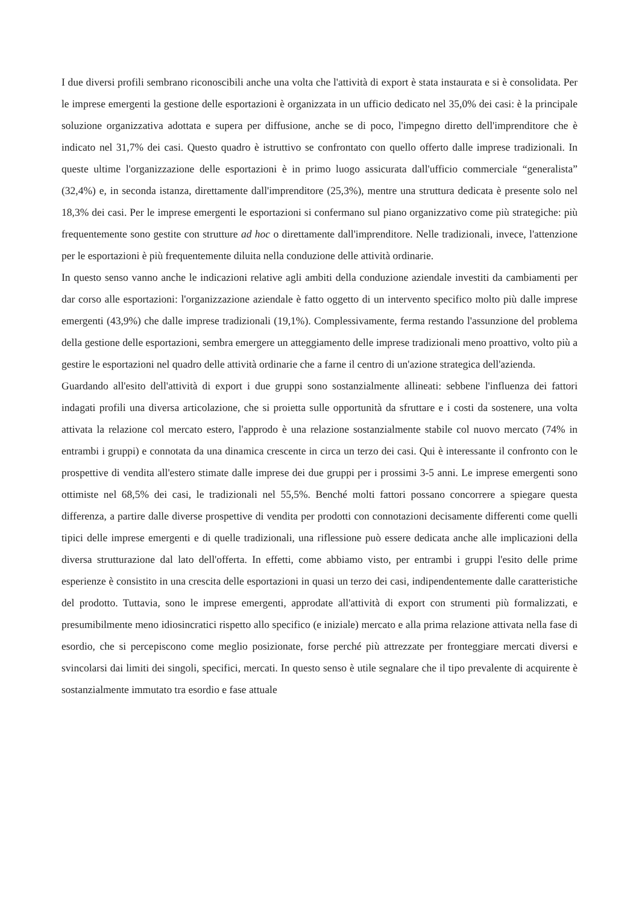I due diversi profili sembrano riconoscibili anche una volta che l'attività di export è stata instaurata e si è consolidata. Per le imprese emergenti la gestione delle esportazioni è organizzata in un ufficio dedicato nel 35,0% dei casi: è la principale soluzione organizzativa adottata e supera per diffusione, anche se di poco, l'impegno diretto dell'imprenditore che è indicato nel 31,7% dei casi. Questo quadro è istruttivo se confrontato con quello offerto dalle imprese tradizionali. In queste ultime l'organizzazione delle esportazioni è in primo luogo assicurata dall'ufficio commerciale “generalista” (32,4%) e, in seconda istanza, direttamente dall'imprenditore (25,3%), mentre una struttura dedicata è presente solo nel 18,3% dei casi. Per le imprese emergenti le esportazioni si confermano sul piano organizzativo come più strategiche: più frequentemente sono gestite con strutture ad hoc o direttamente dall'imprenditore. Nelle tradizionali, invece, l'attenzione per le esportazioni è più frequentemente diluita nella conduzione delle attività ordinarie.
In questo senso vanno anche le indicazioni relative agli ambiti della conduzione aziendale investiti da cambiamenti per dar corso alle esportazioni: l'organizzazione aziendale è fatto oggetto di un intervento specifico molto più dalle imprese emergenti (43,9%) che dalle imprese tradizionali (19,1%). Complessivamente, ferma restando l'assunzione del problema della gestione delle esportazioni, sembra emergere un atteggiamento delle imprese tradizionali meno proattivo, volto più a gestire le esportazioni nel quadro delle attività ordinarie che a farne il centro di un'azione strategica dell'azienda.
Guardando all'esito dell'attività di export i due gruppi sono sostanzialmente allineati: sebbene l'influenza dei fattori indagati profili una diversa articolazione, che si proietta sulle opportunità da sfruttare e i costi da sostenere, una volta attivata la relazione col mercato estero, l'approdo è una relazione sostanzialmente stabile col nuovo mercato (74% in entrambi i gruppi) e connotata da una dinamica crescente in circa un terzo dei casi. Qui è interessante il confronto con le prospettive di vendita all'estero stimate dalle imprese dei due gruppi per i prossimi 3-5 anni. Le imprese emergenti sono ottimiste nel 68,5% dei casi, le tradizionali nel 55,5%. Benché molti fattori possano concorrere a spiegare questa differenza, a partire dalle diverse prospettive di vendita per prodotti con connotazioni decisamente differenti come quelli tipici delle imprese emergenti e di quelle tradizionali, una riflessione può essere dedicata anche alle implicazioni della diversa strutturazione dal lato dell'offerta. In effetti, come abbiamo visto, per entrambi i gruppi l'esito delle prime esperienze è consistito in una crescita delle esportazioni in quasi un terzo dei casi, indipendentemente dalle caratteristiche del prodotto. Tuttavia, sono le imprese emergenti, approdate all'attività di export con strumenti più formalizzati, e presumibilmente meno idiosincratici rispetto allo specifico (e iniziale) mercato e alla prima relazione attivata nella fase di esordio, che si percepiscono come meglio posizionate, forse perché più attrezzate per fronteggiare mercati diversi e svincolarsi dai limiti dei singoli, specifici, mercati. In questo senso è utile segnalare che il tipo prevalente di acquirente è sostanzialmente immutato tra esordio e fase attuale